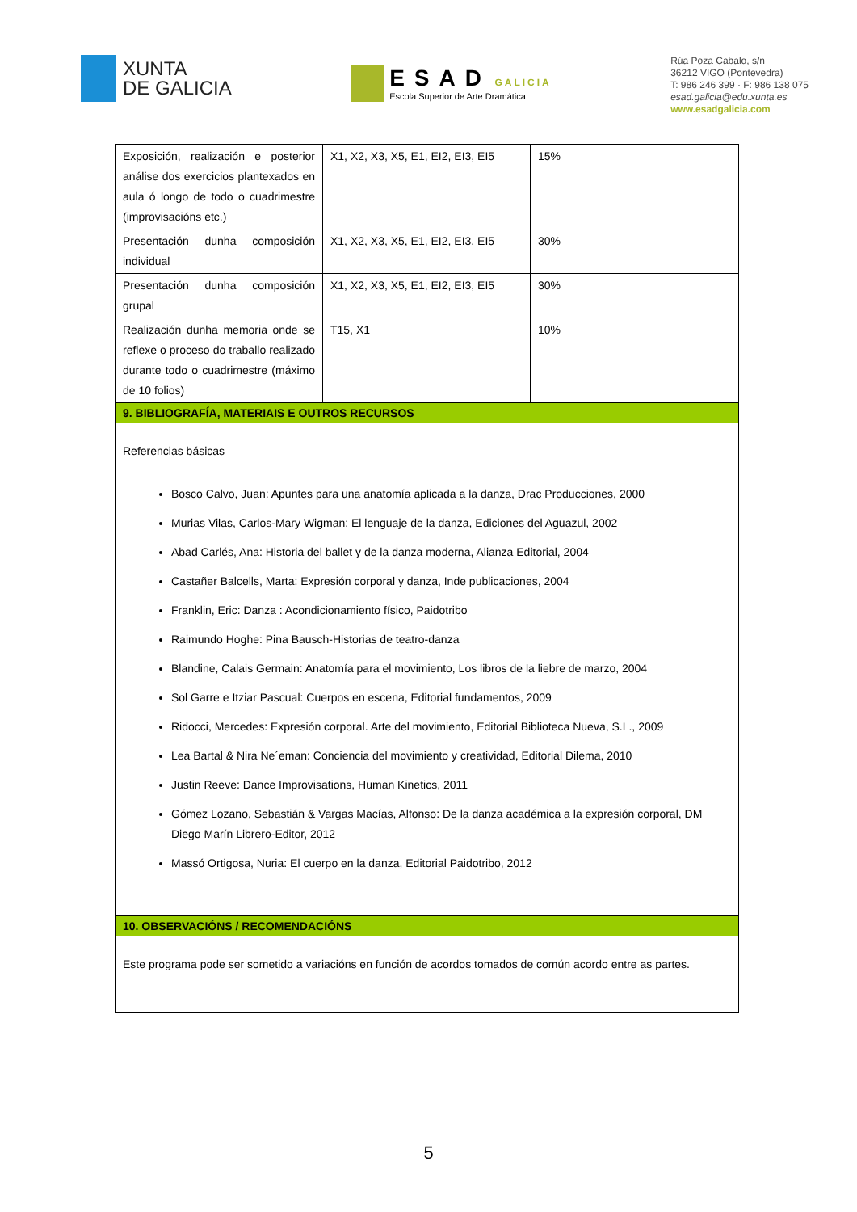XUNTA
DE GALICIA
ESAD GALICIA
Escola Superior de Arte Dramática
Rúa Poza Cabalo, s/n
36212 VIGO (Pontevedra)
T: 986 246 399 · F: 986 138 075
esad.galicia@edu.xunta.es
www.esadgalicia.com
| Exposición, realización e posterior análise dos exercicios plantexados en aula ó longo de todo o cuadrimestre (improvisacións etc.) | X1, X2, X3, X5, E1, EI2, EI3, EI5 | 15% |
| Presentación dunha composición individual | X1, X2, X3, X5, E1, EI2, EI3, EI5 | 30% |
| Presentación dunha composición grupal | X1, X2, X3, X5, E1, EI2, EI3, EI5 | 30% |
| Realización dunha memoria onde se reflexe o proceso do traballo realizado durante todo o cuadrimestre (máximo de 10 folios) | T15, X1 | 10% |
| 9. BIBLIOGRAFÍA, MATERIAIS E OUTROS RECURSOS | | |
| Referencias básicas Bosco Calvo, Juan: Apuntes para una anatomía aplicada a la danza, Drac Producciones, 2000 Murias Vilas, Carlos-Mary Wigman: El lenguaje de la danza, Ediciones del Aguazul, 2002 Abad Carlés, Ana: Historia del ballet y de la danza moderna, Alianza Editorial, 2004 Castañer Balcells, Marta: Expresión corporal y danza, Inde publicaciones, 2004 Franklin, Eric: Danza : Acondicionamiento físico, Paidotribo Raimundo Hoghe: Pina Bausch-Historias de teatro-danza Blandine, Calais Germain: Anatomía para el movimiento, Los libros de la liebre de marzo, 2004 Sol Garre e Itziar Pascual: Cuerpos en escena, Editorial fundamentos, 2009 Ridocci, Mercedes: Expresión corporal. Arte del movimiento, Editorial Biblioteca Nueva, S.L., 2009 Lea Bartal & Nira Ne´eman: Conciencia del movimiento y creatividad, Editorial Dilema, 2010 Justin Reeve: Dance Improvisations, Human Kinetics, 2011 Gómez Lozano, Sebastián & Vargas Macías, Alfonso: De la danza académica a la expresión corporal, DM Diego Marín Librero-Editor, 2012 Massó Ortigosa, Nuria: El cuerpo en la danza, Editorial Paidotribo, 2012 | | |
| 10. OBSERVACIÓNS / RECOMENDACIÓNS | | |
| Este programa pode ser sometido a variacións en función de acordos tomados de común acordo entre as partes. | | |
5